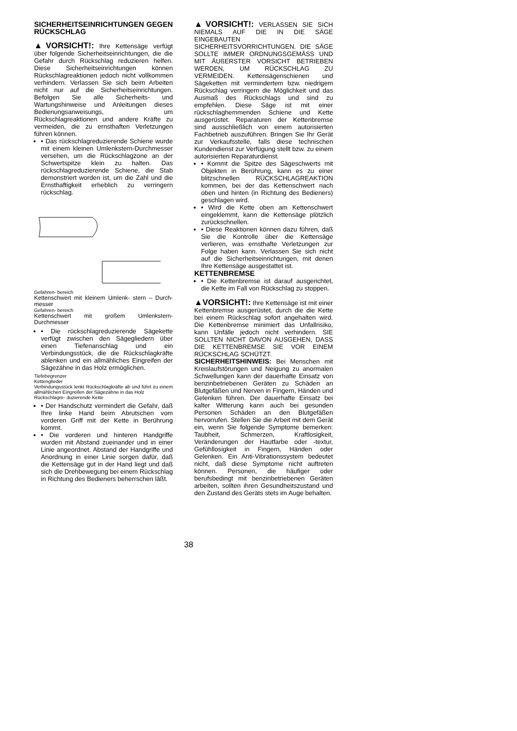SICHERHEITSEINRICHTUNGEN GEGEN RÜCKSCHLAG
▲VORSICHT!: Ihre Kettensäge verfügt über folgende Sicherheitseinrichtungen, die die Gefahr durch Rückschlag reduzieren helfen. Diese Sicherheitseinrichtungen können Rückschlagreaktionen jedoch nicht vollkommen verhindern. Verlassen Sie sich beim Arbeiten nicht nur auf die Sicherheitseinrichtungen. Befolgen Sie alle Sicherheits- und Wartungshinweise und Anleitungen dieses Bedienungsanweisungs, um Rückschlagreaktionen und andere Kräfte zu vermeiden, die zu ernsthaften Verletzungen führen können.
• Das rückschlagreduzierende Schiene wurde mit einem kleinen Umlenkstern-Durchmesser versehen, um die Rückschlagzone an der Schwertspitze klein zu halten. Das rückschlagreduzierende Schiene, die Stab demonstriert worden ist, um die Zahl und die Ernsthaftigkeit erheblich zu verringern rückschlag.
Gefahren- bereich
Kettenschwert mit kleinem Umlenk- stern – Durch- messer
Gefahren- bereich
Kettenschwert mit großem Umlenkstern- Durchmesser
• Die rückschlagreduzierende Sägekette verfügt zwischen den Sägegliedern über einen Tiefenanschlag und ein Verbindungsstück, die die Rückschlagkräfte ablenken und ein allmähliches Eingreifen der Sägezähne in das Holz ermöglichen.
Tiefebegrenzer
Kettenglieder
Verbindungsstück lenkt Rückschlagkräfte ab und führt zu einem allmählichen Eingreifen der Sägezähne in das Holz
Rückschlagre- duzierende Kette
• Der Handschutz vermindert die Gefahr, daß Ihre linke Hand beim Abrutschen vom vorderen Griff mit der Kette in Berührung kommt.
• Die vorderen und hinteren Handgriffe wurden mit Abstand zueinander und in einer Linie angeordnet. Abstand der Handgriffe und Anordnung in einer Linie sorgen dafür, daß die Kettensäge gut in der Hand liegt und daß sich die Drehbewegung bei einem Rückschlag in Richtung des Bedieners beherrschen läßt.
▲VORSICHT!: VERLASSEN SIE SICH NIEMALS AUF DIE IN DIE SÄGE EINGEBAUTEN SICHERHEITSVORRICHTUNGEN. DIE SÄGE SOLLTE IMMER ORDNUNGSGEMÄSS UND MIT ÄUßERSTER VORSICHT BETRIEBEN WERDEN, UM RÜCKSCHLAG ZU VERMEIDEN. Kettensägenschienen und Sägeketten mit vermindertem bzw. niedrigem Rückschlag verringern die Möglichkeit und das Ausmaß des Rückschlags und sind zu empfehlen. Diese Säge ist mit einer rückschlaghemmenden Schiene und Kette ausgerüstet. Reparaturen der Kettenbremse sind ausschließlich von einem autorisierten Fachbetrieb auszuführen. Bringen Sie Ihr Gerät zur Verkaufsstelle, falls diese technischen Kundendienst zur Verfügung stellt bzw. zu einem autorisierten Reparaturdienst.
• Kommt die Spitze des Sägeschwerts mit Objekten in Berührung, kann es zu einer blitzschnellen RÜCKSCHLAGREAKTION kommen, bei der das Kettenschwert nach oben und hinten (in Richtung des Bedieners) geschlagen wird.
• Wird die Kette oben am Kettenschwert eingeklemmt, kann die Kettensäge plötzlich zurückschnellen.
• Diese Reaktionen können dazu führen, daß Sie die Kontrolle über die Kettensäge verlieren, was ernsthafte Verletzungen zur Folge haben kann. Verlassen Sie sich nicht auf die Sicherheitseinrichtungen, mit denen Ihre Kettensäge ausgestattet ist.
KETTENBREMSE
• Die Kettenbremse ist darauf ausgerichtet, die Kette im Fall von Rückschlag zu stoppen.
▲VORSICHT!: Ihre Kettensäge ist mit einer Kettenbremse ausgerüstet, durch die die Kette bei einem Rückschlag sofort angehalten wird. Die Kettenbremse minimiert das Unfallrisiko, kann Unfälle jedoch nicht verhindern. SIE SOLLTEN NICHT DAVON AUSGEHEN, DASS DIE KETTENBREMSE SIE VOR EINEM RÜCKSCHLAG SCHÜTZT.
SICHERHEITSHINWEIS: Bei Menschen mit Kreislaufstörungen und Neigung zu anormalen Schwellungen kann der dauerhafte Einsatz von benzinbetriebenen Geräten zu Schäden an Blutgefäßen und Nerven in Fingern, Händen und Gelenken führen. Der dauerhafte Einsatz bei kalter Witterung kann auch bei gesunden Personen Schäden an den Blutgefäßen hervorrufen. Stellen Sie die Arbeit mit dem Gerät ein, wenn Sie folgende Symptome bemerken: Taubheit, Schmerzen, Kraftlosigkeit, Veränderungen der Hautfarbe oder -textur, Gefühllosigkeit in Fingern, Händen oder Gelenken. Ein Anti-Vibrationssystem bedeutet nicht, daß diese Symptome nicht auftreten können. Personen, die häufiger oder berufsbedingt mit benzinbetriebenen Geräten arbeiten, sollten ihren Gesundheitszustand und den Zustand des Geräts stets im Auge behalten.
38